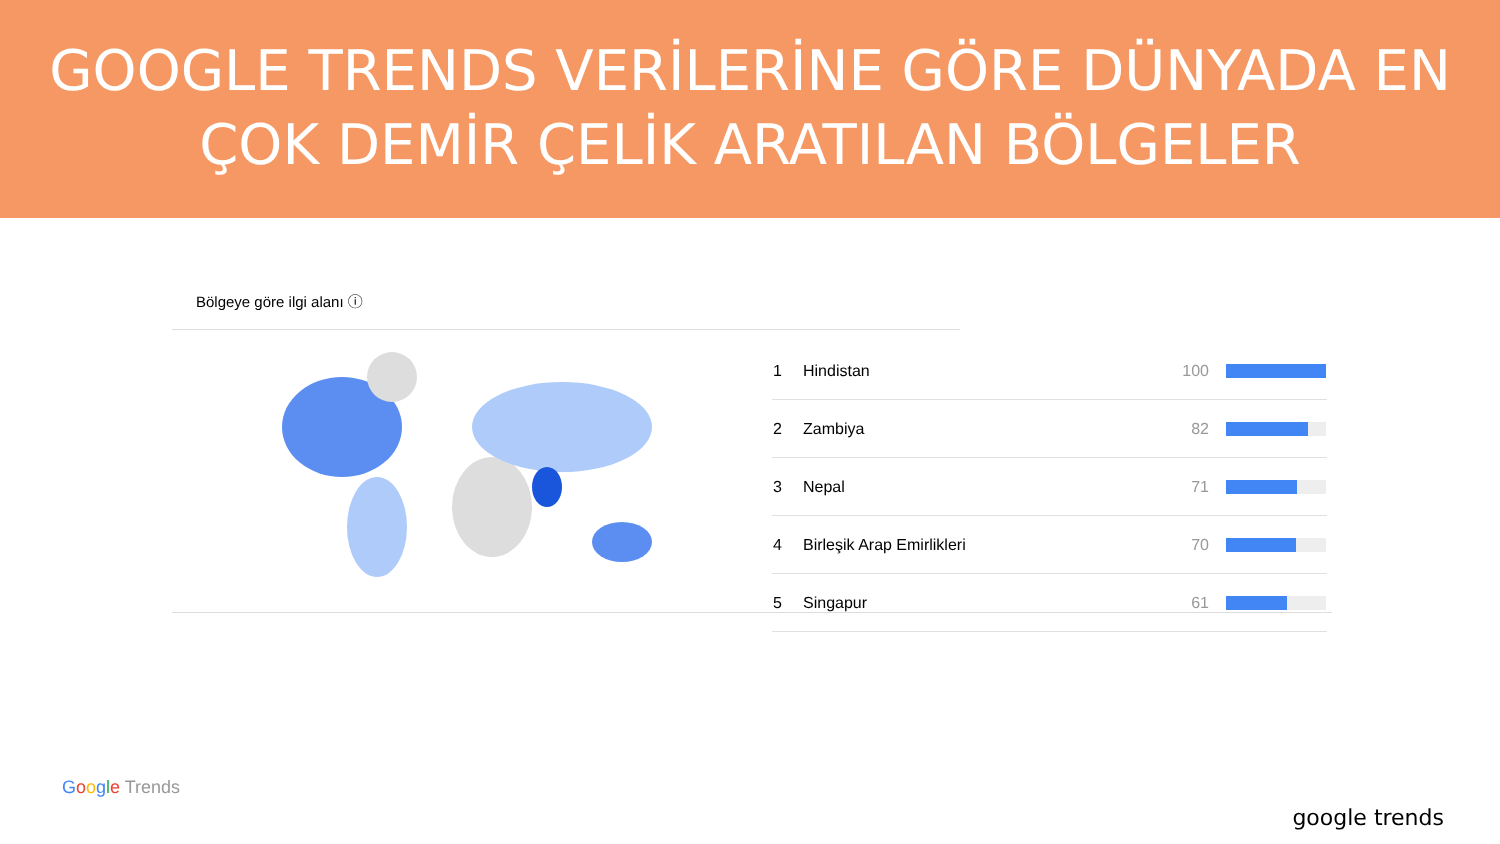GOOGLE TRENDS VERİLERİNE GÖRE DÜNYADA EN
ÇOK DEMİR ÇELİK ARATILAN BÖLGELER
Bölgeye göre ilgi alanı ⓘ
| 1 | Hindistan | 100 | |
| 2 | Zambiya | 82 | |
| 3 | Nepal | 71 | |
| 4 | Birleşik Arap Emirlikleri | 70 | |
| 5 | Singapur | 61 | |
Google Trends
google trends